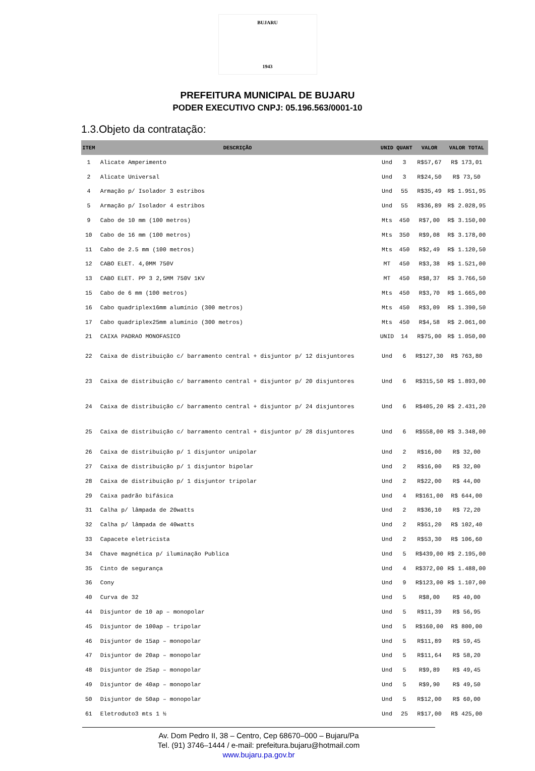BUJARU
1943
PREFEITURA MUNICIPAL DE BUJARU
PODER EXECUTIVO CNPJ: 05.196.563/0001-10
1.3.Objeto da contratação:
| ITEM | DESCRIÇÃO | UNID | QUANT | VALOR | VALOR TOTAL |
| --- | --- | --- | --- | --- | --- |
| 1 | Alicate Amperimento | Und | 3 | R$57,67 | R$ 173,01 |
| 2 | Alicate Universal | Und | 3 | R$24,50 | R$ 73,50 |
| 4 | Armação p/ Isolador 3 estribos | Und | 55 | R$35,49 | R$ 1.951,95 |
| 5 | Armação p/ Isolador 4 estribos | Und | 55 | R$36,89 | R$ 2.028,95 |
| 9 | Cabo de 10 mm (100 metros) | Mts | 450 | R$7,00 | R$ 3.150,00 |
| 10 | Cabo de 16 mm (100 metros) | Mts | 350 | R$9,08 | R$ 3.178,00 |
| 11 | Cabo de 2.5 mm (100 metros) | Mts | 450 | R$2,49 | R$ 1.120,50 |
| 12 | CABO ELET. 4,0MM 750V | MT | 450 | R$3,38 | R$ 1.521,00 |
| 13 | CABO ELET. PP 3 2,5MM 750V 1KV | MT | 450 | R$8,37 | R$ 3.766,50 |
| 15 | Cabo de 6 mm (100 metros) | Mts | 450 | R$3,70 | R$ 1.665,00 |
| 16 | Cabo quadriplex16mm alumínio (300 metros) | Mts | 450 | R$3,09 | R$ 1.390,50 |
| 17 | Cabo quadriplex25mm alumínio (300 metros) | Mts | 450 | R$4,58 | R$ 2.061,00 |
| 21 | CAIXA PADRAO MONOFASICO | UNID | 14 | R$75,00 | R$ 1.050,00 |
| 22 | Caixa de distribuição c/ barramento central + disjuntor p/ 12 disjuntores | Und | 6 | R$127,30 | R$ 763,80 |
| 23 | Caixa de distribuição c/ barramento central + disjuntor p/ 20 disjuntores | Und | 6 | R$315,50 | R$ 1.893,00 |
| 24 | Caixa de distribuição c/ barramento central + disjuntor p/ 24 disjuntores | Und | 6 | R$405,20 | R$ 2.431,20 |
| 25 | Caixa de distribuição c/ barramento central + disjuntor p/ 28 disjuntores | Und | 6 | R$558,00 | R$ 3.348,00 |
| 26 | Caixa de distribuição p/ 1 disjuntor unipolar | Und | 2 | R$16,00 | R$ 32,00 |
| 27 | Caixa de distribuição p/ 1 disjuntor bipolar | Und | 2 | R$16,00 | R$ 32,00 |
| 28 | Caixa de distribuição p/ 1 disjuntor tripolar | Und | 2 | R$22,00 | R$ 44,00 |
| 29 | Caixa padrão bifásica | Und | 4 | R$161,00 | R$ 644,00 |
| 31 | Calha p/ lâmpada de 20watts | Und | 2 | R$36,10 | R$ 72,20 |
| 32 | Calha p/ lâmpada de 40watts | Und | 2 | R$51,20 | R$ 102,40 |
| 33 | Capacete eletricista | Und | 2 | R$53,30 | R$ 106,60 |
| 34 | Chave magnética p/ iluminação Publica | Und | 5 | R$439,00 | R$ 2.195,00 |
| 35 | Cinto de segurança | Und | 4 | R$372,00 | R$ 1.488,00 |
| 36 | Cony | Und | 9 | R$123,00 | R$ 1.107,00 |
| 40 | Curva de 32 | Und | 5 | R$8,00 | R$ 40,00 |
| 44 | Disjuntor de 10 ap – monopolar | Und | 5 | R$11,39 | R$ 56,95 |
| 45 | Disjuntor de 100ap – tripolar | Und | 5 | R$160,00 | R$ 800,00 |
| 46 | Disjuntor de 15ap – monopolar | Und | 5 | R$11,89 | R$ 59,45 |
| 47 | Disjuntor de 20ap – monopolar | Und | 5 | R$11,64 | R$ 58,20 |
| 48 | Disjuntor de 25ap – monopolar | Und | 5 | R$9,89 | R$ 49,45 |
| 49 | Disjuntor de 40ap – monopolar | Und | 5 | R$9,90 | R$ 49,50 |
| 50 | Disjuntor de 50ap – monopolar | Und | 5 | R$12,00 | R$ 60,00 |
| 61 | Eletroduto3 mts 1 ½ | Und | 25 | R$17,00 | R$ 425,00 |
Av. Dom Pedro II, 38 – Centro, Cep 68670–000 – Bujaru/Pa
Tel. (91) 3746–1444 / e-mail: prefeitura.bujaru@hotmail.com
www.bujaru.pa.gov.br